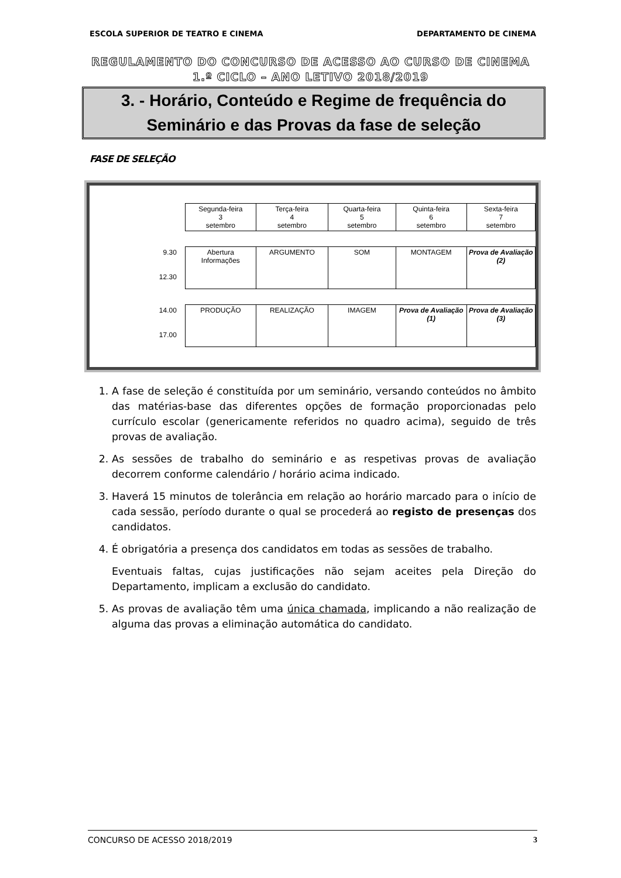ESCOLA SUPERIOR DE TEATRO E CINEMA DEPARTAMENTO DE CINEMA
REGULAMENTO DO CONCURSO DE ACESSO AO CURSO DE CINEMA
1.º CICLO – ANO LETIVO 2018/2019
3. - Horário, Conteúdo e Regime de frequência do
Seminário e das Provas da fase de seleção
FASE DE SELEÇÃO
| | Segunda-feira 3 setembro | Terça-feira 4 setembro | Quarta-feira 5 setembro | Quinta-feira 6 setembro | Sexta-feira 7 setembro |
| 9.30 12.30 | Abertura Informações | ARGUMENTO | SOM | MONTAGEM | Prova de Avaliação (2) |
| 14.00 17.00 | PRODUÇÃO | REALIZAÇÃO | IMAGEM | Prova de Avaliação (1) | Prova de Avaliação (3) |
1. A fase de seleção é constituída por um seminário, versando conteúdos no âmbito das matérias-base das diferentes opções de formação proporcionadas pelo currículo escolar (genericamente referidos no quadro acima), seguido de três provas de avaliação.
2. As sessões de trabalho do seminário e as respetivas provas de avaliação decorrem conforme calendário / horário acima indicado.
3. Haverá 15 minutos de tolerância em relação ao horário marcado para o início de cada sessão, período durante o qual se procederá ao registo de presenças dos candidatos.
4. É obrigatória a presença dos candidatos em todas as sessões de trabalho.
Eventuais faltas, cujas justificações não sejam aceites pela Direção do Departamento, implicam a exclusão do candidato.
5. As provas de avaliação têm uma única chamada, implicando a não realização de alguma das provas a eliminação automática do candidato.
CONCURSO DE ACESSO 2018/2019 3